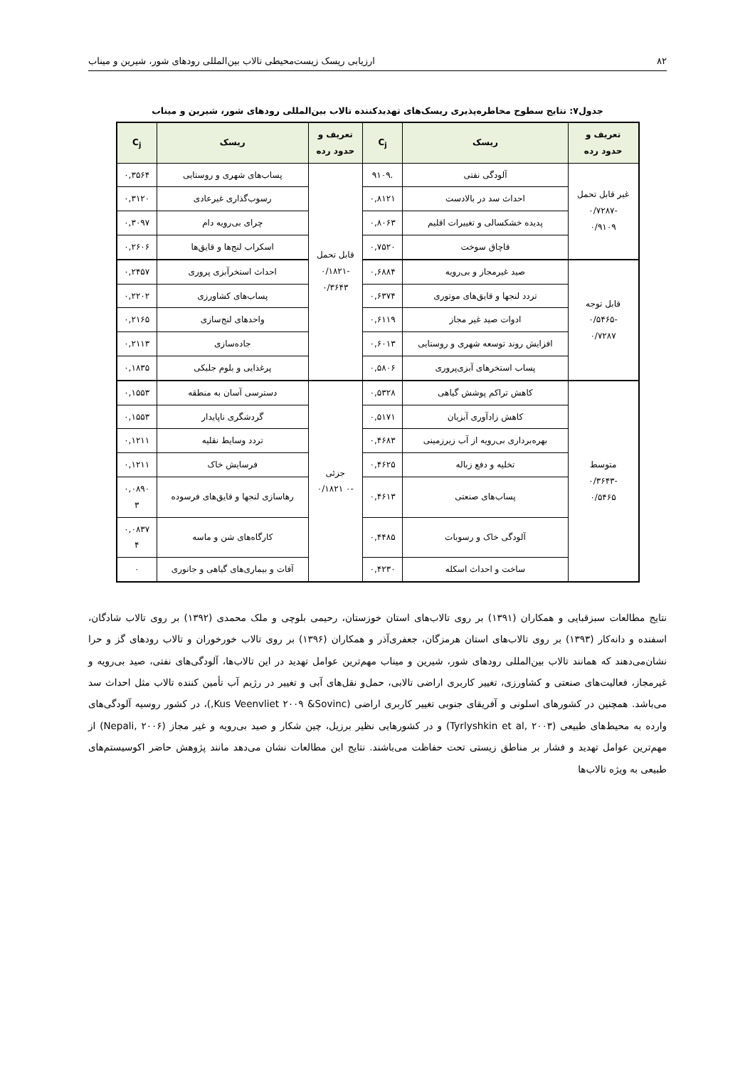۸۲ ارزیابی ریسک زیست‌محیطی تالاب بین‌المللی رودهای شور، شیرین و میناب
جدول۷: نتایج سطوح مخاطره‌پذیری ریسک‌های تهدیدکننده تالاب بین‌المللی رودهای شور، شیرین و میناب
| تعریف و حدود رده | ریسک | C<sub>j</sub> | تعریف و حدود رده | ریسک | C<sub>j</sub> |
| --- | --- | --- | --- | --- | --- |
| غیر قابل تحمل -۰/۷۲۸۷ ۰/۹۱۰۹ | آلودگی نفتی | .۹۱۰۹ | قابل تحمل -۰/۱۸۲۱ ۰/۳۶۴۳ | پساب‌های شهری و روستایی | ۰,۳۵۶۴ |
| | احداث سد در بالادست | ۰,۸۱۲۱ | | رسوب‌گذاری غیرعادی | ۰,۳۱۲۰ |
| | پدیده خشکسالی و تغییرات اقلیم | ۰,۸۰۶۳ | | چرای بی‌رویه دام | ۰,۳۰۹۷ |
| | قاچاق سوخت | ۰,۷۵۲۰ | | اسکراب لنج‌ها و قایق‌ها | ۰,۲۶۰۶ |
| قابل توجه -۰/۵۴۶۵ ۰/۷۲۸۷ | صید غیرمجاز و بی‌رویه | ۰,۶۸۸۴ | | احداث استخرآبزی پروری | ۰,۲۴۵۷ |
| | تردد لنجها و قایق‌های موتوری | ۰,۶۳۷۴ | | پساب‌های کشاورزی | ۰,۲۲۰۲ |
| | ادوات صید غیر مجاز | ۰,۶۱۱۹ | | واحدهای لنج‌سازی | ۰,۲۱۶۵ |
| | افزایش روند توسعه شهری و روستایی | ۰,۶۰۱۳ | | جاده‌سازی | ۰,۲۱۱۳ |
| | پساب استخرهای آبزی‌پروری | ۰,۵۸۰۶ | | پرغذایی و بلوم جلبکی | ۰,۱۸۳۵ |
| متوسط -۰/۳۶۴۳ ۰/۵۴۶۵ | کاهش تراکم پوشش گیاهی | ۰,۵۳۲۸ | جزئی -۰ ۰/۱۸۲۱ | دسترسی آسان به منطقه | ۰,۱۵۵۳ |
| | کاهش زادآوری آبزیان | ۰,۵۱۷۱ | | گردشگری ناپایدار | ۰,۱۵۵۳ |
| | بهره‌برداری بی‌رویه از آب زیرزمینی | ۰,۴۶۸۳ | | تردد وسایط نقلیه | ۰,۱۲۱۱ |
| | تخلیه و دفع زباله | ۰,۴۶۲۵ | | فرسایش خاک | ۰,۱۲۱۱ |
| | پساب‌های صنعتی | ۰,۴۶۱۳ | | رهاسازی لنجها و قایق‌های فرسوده | ۰,۰۸۹۰ ۳ |
| | آلودگی خاک و رسوبات | ۰,۴۴۸۵ | | کارگاه‌های شن و ماسه | ۰,۰۸۳۷ ۴ |
| | ساخت و احداث اسکله | ۰,۴۲۳۰ | | آفات و بیماری‌های گیاهی و جانوری | ۰ |
نتایج مطالعات سبزقبایی و همکاران (۱۳۹۱) بر روی تالاب‌های استان خوزستان، رحیمی بلوچی و ملک محمدی (۱۳۹۲) بر روی تالاب شادگان، اسفنده و دانه‌کار (۱۳۹۳) بر روی تالاب‌های استان هرمزگان، جعفری‌آذر و همکاران (۱۳۹۶) بر روی تالاب خورخوران و تالاب رودهای گز و حرا نشان‌می‌دهند که همانند تالاب بین‌المللی رودهای شور، شیرین و میناب مهم‌ترین عوامل تهدید در این تالاب‌ها، آلودگی‌های نفتی، صید بی‌رویه و غیرمجاز، فعالیت‌های صنعتی و کشاورزی، تغییر کاربری اراضی تالابی، حمل‌و نقل‌های آبی و تغییر در رژیم آب تأمین کننده تالاب مثل احداث سد می‌باشد. همچنین در کشورهای اسلونی و آفریقای جنوبی تغییر کاربری اراضی (Kus Veenvliet ۲۰۰۹ &Sovinc,)، در کشور روسیه آلودگی‌های وارده به محیط‌های طبیعی (Tyrlyshkin et al, ۲۰۰۳) و در کشورهایی نظیر برزیل، چین شکار و صید بی‌رویه و غیر مجاز (Nepali, ۲۰۰۶) از مهم‌ترین عوامل تهدید و فشار بر مناطق زیستی تحت حفاظت می‌باشند. نتایج این مطالعات نشان می‌دهد مانند پژوهش حاضر اکوسیستم‌های طبیعی به ویژه تالاب‌ها